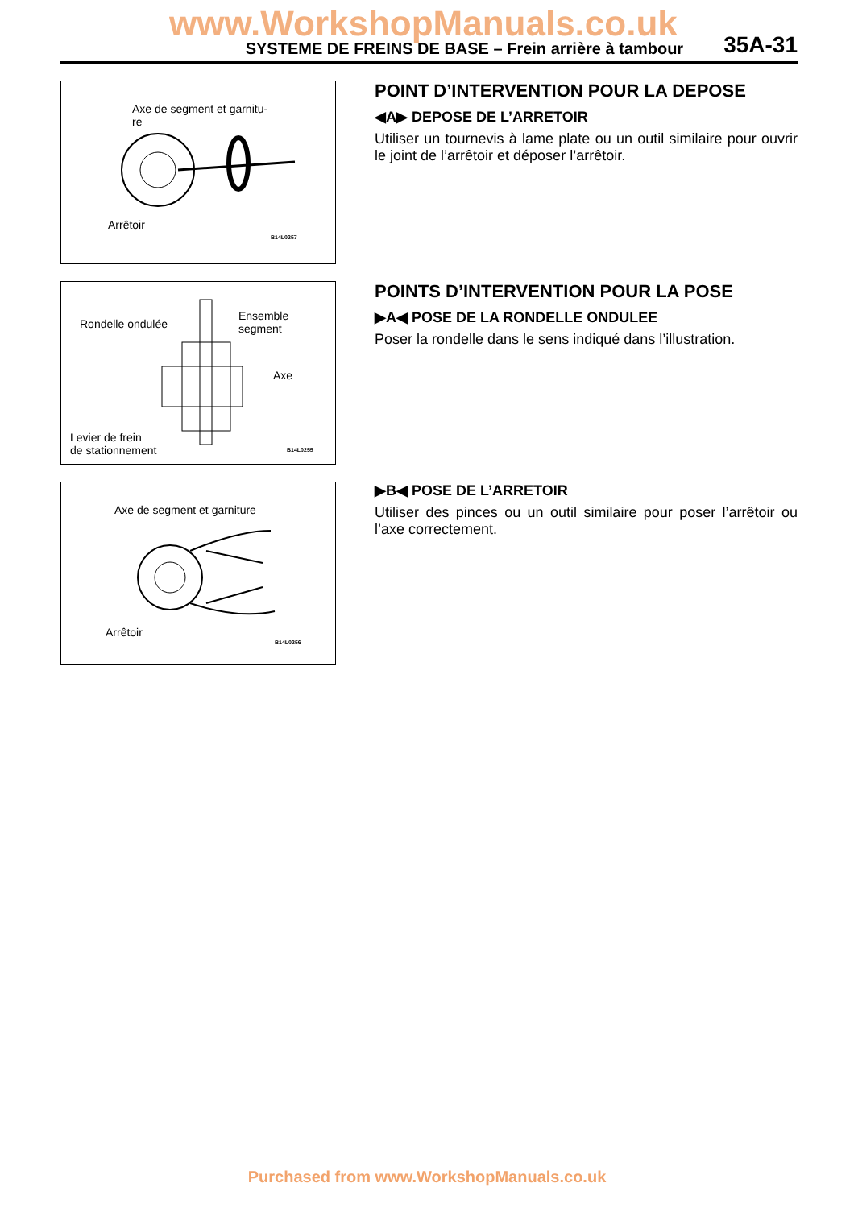www.WorkshopManuals.co.uk
SYSTEME DE FREINS DE BASE – Frein arrière à tambour 35A-31
Axe de segment et garnitu-
re
Arrêtoir
B14L0257
POINT D’INTERVENTION POUR LA DEPOSE
◀A▶ DEPOSE DE L’ARRETOIR
Utiliser un tournevis à lame plate ou un outil similaire pour ouvrir le joint de l’arrêtoir et déposer l’arrêtoir.
Rondelle ondulée
Ensemble
segment
Axe
Levier de frein
de stationnement B14L0255
POINTS D’INTERVENTION POUR LA POSE
▶A◀ POSE DE LA RONDELLE ONDULEE
Poser la rondelle dans le sens indiqué dans l’illustration.
Axe de segment et garniture
Arrêtoir
B14L0256
▶B◀ POSE DE L’ARRETOIR
Utiliser des pinces ou un outil similaire pour poser l’arrêtoir ou l’axe correctement.
Purchased from www.WorkshopManuals.co.uk